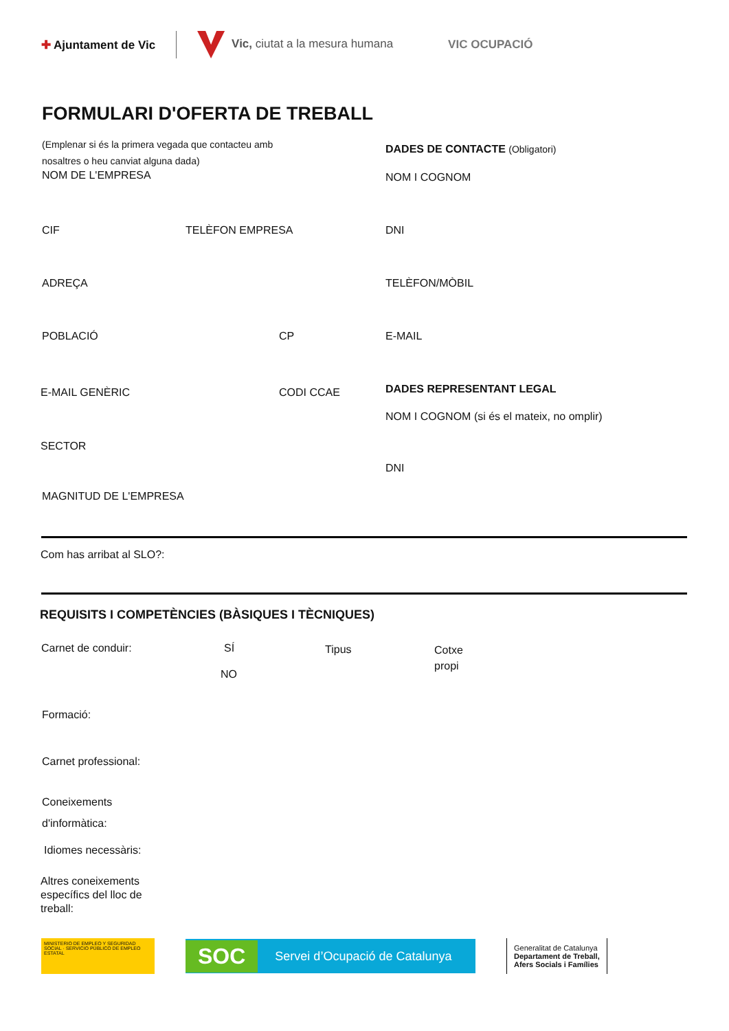✚ Ajuntament de Vic
Vic, ciutat a la mesura humana
VIC OCUPACIÓ
FORMULARI D'OFERTA DE TREBALL
(Emplenar si és la primera vegada que contacteu amb
nosaltres o heu canviat alguna dada)
DADES DE CONTACTE (Obligatori)
NOM DE L'EMPRESA NOM I COGNOM
CIF TELÈFON EMPRESA DNI
ADREÇA TELÈFON/MÒBIL
POBLACIÓ CP E-MAIL
E-MAIL GENÈRIC CODI CCAE DADES REPRESENTANT LEGAL
NOM I COGNOM (si és el mateix, no omplir)
SECTOR
DNI
MAGNITUD DE L'EMPRESA
Com has arribat al SLO?:
REQUISITS I COMPETÈNCIES (BÀSIQUES I TÈCNIQUES)
Carnet de conduir: SÍ Tipus
Cotxe
propi
NO
Formació:
Carnet professional:
Coneixements
d'informàtica:
Idiomes necessàris:
Altres coneixements
específics del lloc de
treball:
MINISTERIO DE EMPLEO Y SEGURIDAD SOCIAL · SERVICIO PÚBLICO DE EMPLEO ESTATAL
SOC Servei d’Ocupació de Catalunya
Generalitat de Catalunya
Departament de Treball,
Afers Socials i Famílies